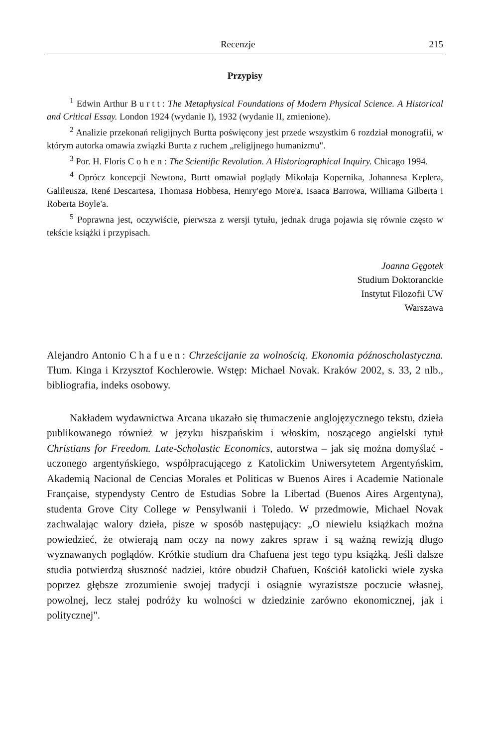Recenzje 215
Przypisy
<sup>1</sup> Edwin Arthur Burtt: The Metaphysical Foundations of Modern Physical Science. A Historical and Critical Essay. London 1924 (wydanie I), 1932 (wydanie II, zmienione).
<sup>2</sup> Analizie przekonań religijnych Burtta poświęcony jest przede wszystkim 6 rozdział monografii, w którym autorka omawia związki Burtta z ruchem „religijnego humanizmu".
<sup>3</sup> Por. H. Floris Cohen: The Scientific Revolution. A Historiographical Inquiry. Chicago 1994.
<sup>4</sup> Oprócz koncepcji Newtona, Burtt omawiał poglądy Mikołaja Kopernika, Johannesa Keplera, Galileusza, René Descartesa, Thomasa Hobbesa, Henry'ego More'a, Isaaca Barrowa, Williama Gilberta i Roberta Boyle'a.
<sup>5</sup> Poprawna jest, oczywiście, pierwsza z wersji tytułu, jednak druga pojawia się równie często w tekście książki i przypisach.
Joanna Gęgotek
Studium Doktoranckie
Instytut Filozofii UW
Warszawa
Alejandro Antonio Chafuen: Chrześcijanie za wolnością. Ekonomia późnoscholastyczna. Tłum. Kinga i Krzysztof Kochlerowie. Wstęp: Michael Novak. Kraków 2002, s. 33, 2 nlb., bibliografia, indeks osobowy.
Nakładem wydawnictwa Arcana ukazało się tłumaczenie anglojęzycznego tekstu, dzieła publikowanego również w języku hiszpańskim i włoskim, noszącego angielski tytuł Christians for Freedom. Late-Scholastic Economics, autorstwa – jak się można domyślać - uczonego argentyńskiego, współpracującego z Katolickim Uniwersytetem Argentyńskim, Akademią Nacional de Cencias Morales et Politicas w Buenos Aires i Academie Nationale Française, stypendysty Centro de Estudias Sobre la Libertad (Buenos Aires Argentyna), studenta Grove City College w Pensylwanii i Toledo. W przedmowie, Michael Novak zachwalając walory dzieła, pisze w sposób następujący: „O niewielu książkach można powiedzieć, że otwierają nam oczy na nowy zakres spraw i są ważną rewizją długo wyznawanych poglądów. Krótkie studium dra Chafuena jest tego typu książką. Jeśli dalsze studia potwierdzą słuszność nadziei, które obudził Chafuen, Kościół katolicki wiele zyska poprzez głębsze zrozumienie swojej tradycji i osiągnie wyrazistsze poczucie własnej, powolnej, lecz stałej podróży ku wolności w dziedzinie zarówno ekonomicznej, jak i politycznej".